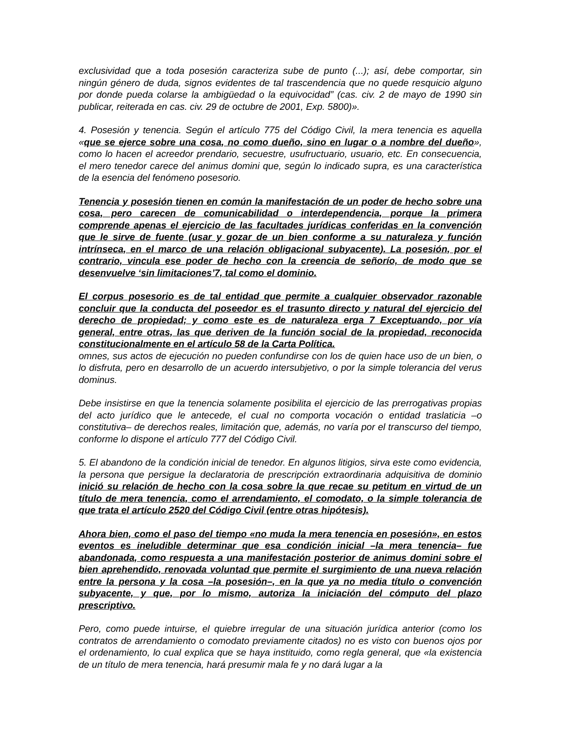exclusividad que a toda posesión caracteriza sube de punto (...); así, debe comportar, sin ningún género de duda, signos evidentes de tal trascendencia que no quede resquicio alguno por donde pueda colarse la ambigüedad o la equivocidad” (cas. civ. 2 de mayo de 1990 sin publicar, reiterada en cas. civ. 29 de octubre de 2001, Exp. 5800)».
4. Posesión y tenencia. Según el artículo 775 del Código Civil, la mera tenencia es aquella «que se ejerce sobre una cosa, no como dueño, sino en lugar o a nombre del dueño», como lo hacen el acreedor prendario, secuestre, usufructuario, usuario, etc. En consecuencia, el mero tenedor carece del animus domini que, según lo indicado supra, es una característica de la esencia del fenómeno posesorio.
Tenencia y posesión tienen en común la manifestación de un poder de hecho sobre una cosa, pero carecen de comunicabilidad o interdependencia, porque la primera comprende apenas el ejercicio de las facultades jurídicas conferidas en la convención que le sirve de fuente (usar y gozar de un bien conforme a su naturaleza y función intrínseca, en el marco de una relación obligacional subyacente). La posesión, por el contrario, vincula ese poder de hecho con la creencia de señorío, de modo que se desenvuelve ‘sin limitaciones’7, tal como el dominio.
El corpus posesorio es de tal entidad que permite a cualquier observador razonable concluir que la conducta del poseedor es el trasunto directo y natural del ejercicio del derecho de propiedad; y como este es de naturaleza erga 7 Exceptuando, por vía general, entre otras, las que deriven de la función social de la propiedad, reconocida constitucionalmente en el artículo 58 de la Carta Política.
omnes, sus actos de ejecución no pueden confundirse con los de quien hace uso de un bien, o lo disfruta, pero en desarrollo de un acuerdo intersubjetivo, o por la simple tolerancia del verus dominus.
Debe insistirse en que la tenencia solamente posibilita el ejercicio de las prerrogativas propias del acto jurídico que le antecede, el cual no comporta vocación o entidad traslaticia –o constitutiva– de derechos reales, limitación que, además, no varía por el transcurso del tiempo, conforme lo dispone el artículo 777 del Código Civil.
5. El abandono de la condición inicial de tenedor. En algunos litigios, sirva este como evidencia, la persona que persigue la declaratoria de prescripción extraordinaria adquisitiva de dominio inició su relación de hecho con la cosa sobre la que recae su petitum en virtud de un título de mera tenencia, como el arrendamiento, el comodato, o la simple tolerancia de que trata el artículo 2520 del Código Civil (entre otras hipótesis).
Ahora bien, como el paso del tiempo «no muda la mera tenencia en posesión», en estos eventos es ineludible determinar que esa condición inicial –la mera tenencia– fue abandonada, como respuesta a una manifestación posterior de animus domini sobre el bien aprehendido, renovada voluntad que permite el surgimiento de una nueva relación entre la persona y la cosa –la posesión–, en la que ya no media título o convención subyacente, y que, por lo mismo, autoriza la iniciación del cómputo del plazo prescriptivo.
Pero, como puede intuirse, el quiebre irregular de una situación jurídica anterior (como los contratos de arrendamiento o comodato previamente citados) no es visto con buenos ojos por el ordenamiento, lo cual explica que se haya instituido, como regla general, que «la existencia de un título de mera tenencia, hará presumir mala fe y no dará lugar a la